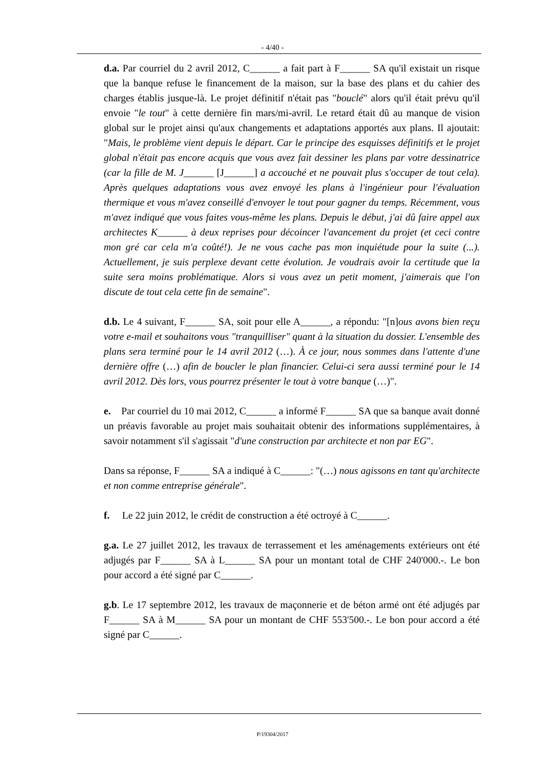- 4/40 -
d.a. Par courriel du 2 avril 2012, C______ a fait part à F______ SA qu'il existait un risque que la banque refuse le financement de la maison, sur la base des plans et du cahier des charges établis jusque-là. Le projet définitif n'était pas "bouclé" alors qu'il était prévu qu'il envoie "le tout" à cette dernière fin mars/mi-avril. Le retard était dû au manque de vision global sur le projet ainsi qu'aux changements et adaptations apportés aux plans. Il ajoutait: "Mais, le problème vient depuis le départ. Car le principe des esquisses définitifs et le projet global n'était pas encore acquis que vous avez fait dessiner les plans par votre dessinatrice (car la fille de M. J______ [J______] a accouché et ne pouvait plus s'occuper de tout cela). Après quelques adaptations vous avez envoyé les plans à l'ingénieur pour l'évaluation thermique et vous m'avez conseillé d'envoyer le tout pour gagner du temps. Récemment, vous m'avez indiqué que vous faites vous-même les plans. Depuis le début, j'ai dû faire appel aux architectes K______ à deux reprises pour décoincer l'avancement du projet (et ceci contre mon gré car cela m'a coûté!). Je ne vous cache pas mon inquiétude pour la suite (...). Actuellement, je suis perplexe devant cette évolution. Je voudrais avoir la certitude que la suite sera moins problématique. Alors si vous avez un petit moment, j'aimerais que l'on discute de tout cela cette fin de semaine".
d.b. Le 4 suivant, F______ SA, soit pour elle A______, a répondu: "[n]ous avons bien reçu votre e-mail et souhaitons vous "tranquilliser" quant à la situation du dossier. L'ensemble des plans sera terminé pour le 14 avril 2012 (…). À ce jour, nous sommes dans l'attente d'une dernière offre (…) afin de boucler le plan financier. Celui-ci sera aussi terminé pour le 14 avril 2012. Dès lors, vous pourrez présenter le tout à votre banque (…)".
e. Par courriel du 10 mai 2012, C______ a informé F______ SA que sa banque avait donné un préavis favorable au projet mais souhaitait obtenir des informations supplémentaires, à savoir notamment s'il s'agissait "d'une construction par architecte et non par EG".
Dans sa réponse, F______ SA a indiqué à C______: "(…) nous agissons en tant qu'architecte et non comme entreprise générale".
f. Le 22 juin 2012, le crédit de construction a été octroyé à C______.
g.a. Le 27 juillet 2012, les travaux de terrassement et les aménagements extérieurs ont été adjugés par F______ SA à L______ SA pour un montant total de CHF 240'000.-. Le bon pour accord a été signé par C______.
g.b. Le 17 septembre 2012, les travaux de maçonnerie et de béton armé ont été adjugés par F______ SA à M______ SA pour un montant de CHF 553'500.-. Le bon pour accord a été signé par C______.
P/19304/2017